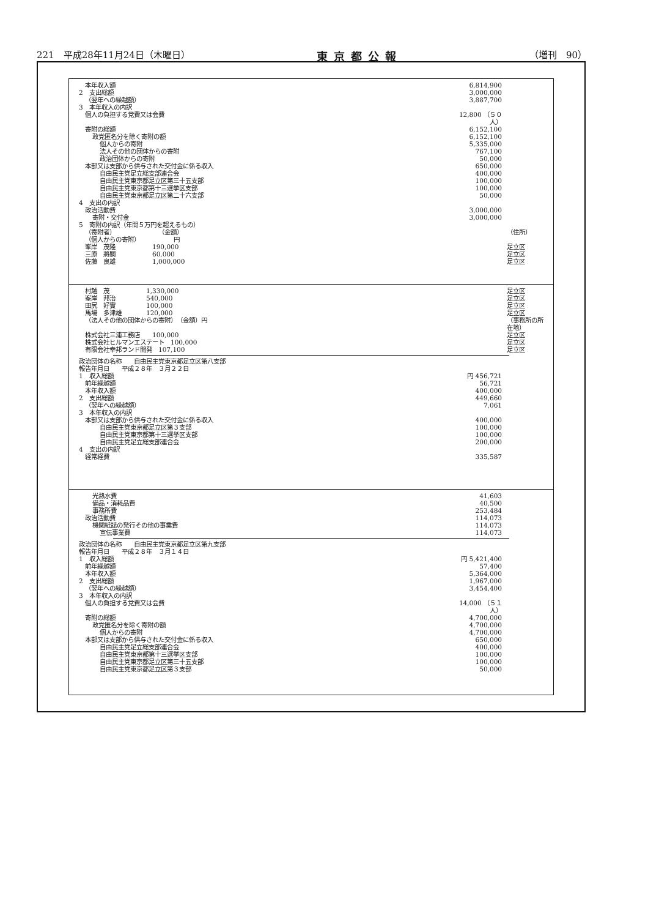221　平成28年11月24日（木曜日） 東京都公報 （増刊　90）
| 本年収入額 | 6,814,900 | |
| 2 支出総額 | 3,000,000 | |
| （翌年への繰越額） | 3,887,700 | |
| 3 本年収入の内訳 | | |
| 個人の負担する党費又は会費 | 12,800 （５０人） | |
| 寄附の総額 | 6,152,100 | |
| 政党匿名分を除く寄附の額 | 6,152,100 | |
| 個人からの寄附 | 5,335,000 | |
| 法人その他の団体からの寄附 | 767,100 | |
| 政治団体からの寄附 | 50,000 | |
| 本部又は支部から供与された交付金に係る収入 | 650,000 | |
| 自由民主党足立総支部連合会 | 400,000 | |
| 自由民主党東京都足立区第三十五支部 | 100,000 | |
| 自由民主党東京都第十三選挙区支部 | 100,000 | |
| 自由民主党東京都足立区第二十六支部 | 50,000 | |
| 4 支出の内訳 | | |
| 政治活動費 | 3,000,000 | |
| 寄附・交付金 | 3,000,000 | |
| 5 寄附の内訳（年間５万円を超えるもの） | | |
| （寄附者） （金額） | | （住所） |
| （個人からの寄附） 円 | | |
| 峯岸 茂隆 190,000 | | 足立区 |
| 三原 將嗣 60,000 | | 足立区 |
| 佐藤 良雄 1,000,000 | | 足立区 |
| 村越 茂 1,330,000 | | 足立区 |
| 峯岸 邦治 540,000 | | 足立区 |
| 田尻 好實 100,000 | | 足立区 |
| 馬場 多津雄 120,000 | | 足立区 |
| （法人その他の団体からの寄附） （金額）円 | | （事務所の所在地） |
| 株式会社三浦工務店 100,000 | | 足立区 |
| 株式会社ヒルマンエステート 100,000 | | 足立区 |
| 有限会社幸邦ランド開発 107,100 | | 足立区 |
| 政治団体の名称 自由民主党東京都足立区第八支部 | | |
| 報告年月日 平成２８年 ３月２２日 | | |
| 1 収入総額 | 円 456,721 | |
| 前年繰越額 | 56,721 | |
| 本年収入額 | 400,000 | |
| 2 支出総額 | 449,660 | |
| （翌年への繰越額） | 7,061 | |
| 3 本年収入の内訳 | | |
| 本部又は支部から供与された交付金に係る収入 | 400,000 | |
| 自由民主党東京都足立区第３支部 | 100,000 | |
| 自由民主党東京都第十三選挙区支部 | 100,000 | |
| 自由民主党足立総支部連合会 | 200,000 | |
| 4 支出の内訳 | | |
| 経常経費 | 335,587 | |
| 光熱水費 | 41,603 | |
| 備品・消耗品費 | 40,500 | |
| 事務所費 | 253,484 | |
| 政治活動費 | 114,073 | |
| 機関紙誌の発行その他の事業費 | 114,073 | |
| 宣伝事業費 | 114,073 | |
| 政治団体の名称 自由民主党東京都足立区第九支部 | | |
| 報告年月日 平成２８年 ３月１４日 | | |
| 1 収入総額 | 円 5,421,400 | |
| 前年繰越額 | 57,400 | |
| 本年収入額 | 5,364,000 | |
| 2 支出総額 | 1,967,000 | |
| （翌年への繰越額） | 3,454,400 | |
| 3 本年収入の内訳 | | |
| 個人の負担する党費又は会費 | 14,000 （５１人） | |
| 寄附の総額 | 4,700,000 | |
| 政党匿名分を除く寄附の額 | 4,700,000 | |
| 個人からの寄附 | 4,700,000 | |
| 本部又は支部から供与された交付金に係る収入 | 650,000 | |
| 自由民主党足立総支部連合会 | 400,000 | |
| 自由民主党東京都第十三選挙区支部 | 100,000 | |
| 自由民主党東京都足立区第三十五支部 | 100,000 | |
| 自由民主党東京都足立区第３支部 | 50,000 | |